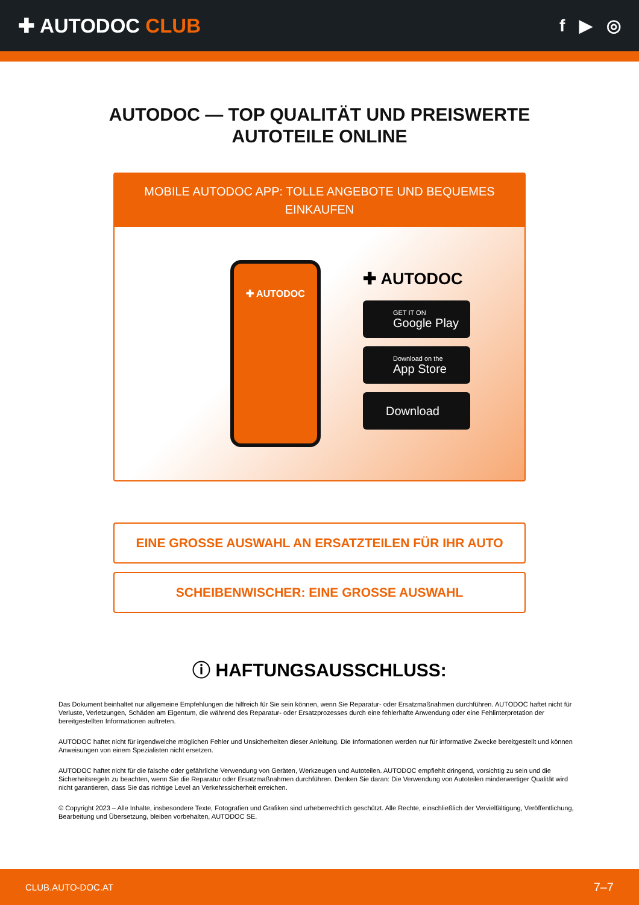✚ AUTODOC CLUB
f ▶ ◎
AUTODOC — TOP QUALITÄT UND PREISWERTE
AUTOTEILE ONLINE
MOBILE AUTODOC APP: TOLLE ANGEBOTE UND BEQUEMES EINKAUFEN
✚ AUTODOC
✚ AUTODOC
GET IT ON
Google Play
Download on the
App Store
Download
EINE GROSSE AUSWAHL AN ERSATZTEILEN FÜR IHR AUTO
SCHEIBENWISCHER: EINE GROSSE AUSWAHL
ⓘ HAFTUNGSAUSSCHLUSS:
Das Dokument beinhaltet nur allgemeine Empfehlungen die hilfreich für Sie sein können, wenn Sie Reparatur- oder Ersatzmaßnahmen durchführen. AUTODOC haftet nicht für Verluste, Verletzungen, Schäden am Eigentum, die während des Reparatur- oder Ersatzprozesses durch eine fehlerhafte Anwendung oder eine Fehlinterpretation der bereitgestellten Informationen auftreten.
AUTODOC haftet nicht für irgendwelche möglichen Fehler und Unsicherheiten dieser Anleitung. Die Informationen werden nur für informative Zwecke bereitgestellt und können Anweisungen von einem Spezialisten nicht ersetzen.
AUTODOC haftet nicht für die falsche oder gefährliche Verwendung von Geräten, Werkzeugen und Autoteilen. AUTODOC empfiehlt dringend, vorsichtig zu sein und die Sicherheitsregeln zu beachten, wenn Sie die Reparatur oder Ersatzmaßnahmen durchführen. Denken Sie daran: Die Verwendung von Autoteilen minderwertiger Qualität wird nicht garantieren, dass Sie das richtige Level an Verkehrssicherheit erreichen.
© Copyright 2023 – Alle Inhalte, insbesondere Texte, Fotografien und Grafiken sind urheberrechtlich geschützt. Alle Rechte, einschließlich der Vervielfältigung, Veröffentlichung, Bearbeitung und Übersetzung, bleiben vorbehalten, AUTODOC SE.
CLUB.AUTO-DOC.AT 7–7